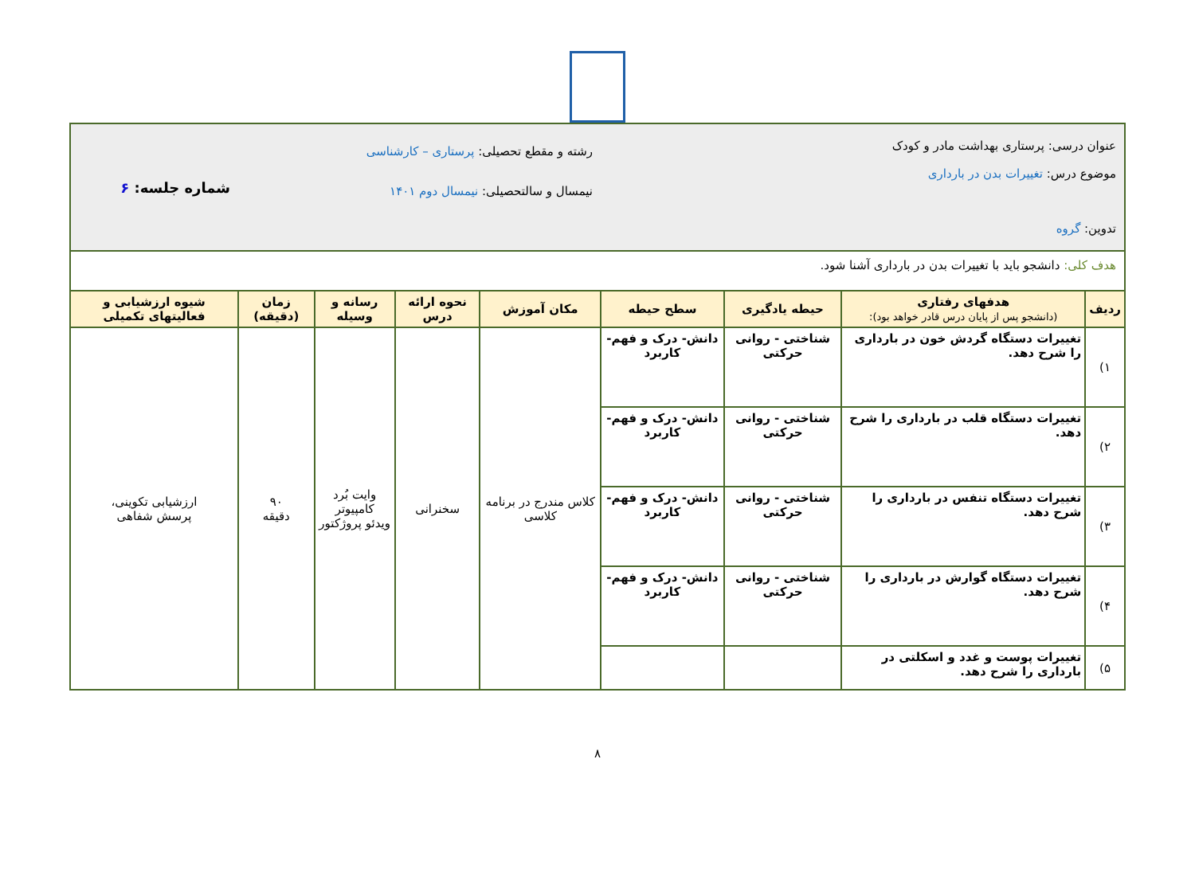| عنوان درسی: پرستاری بهداشت مادر و کودک موضوع درس: تغییرات بدن در بارداری تدوین: گروه | | | | رشته و مقطع تحصیلی: پرستاری – کارشناسی نیمسال و سالتحصیلی: نیمسال دوم ۱۴۰۱ | | | | شماره جلسه: ۶ |
| هدف کلی: دانشجو باید با تغییرات بدن در بارداری آشنا شود. | | | | | | | | |
| ردیف | هدفهای رفتاری (دانشجو پس از پایان درس قادر خواهد بود): | حیطه یادگیری | سطح حیطه | مکان آموزش | نحوه ارائه درس | رسانه و وسیله | زمان (دقیقه) | شیوه ارزشیابی و فعالیتهای تکمیلی |
| ۱) | تغییرات دستگاه گردش خون در بارداری را شرح دهد. | شناختی - روانی حرکتی | دانش- درک و فهم- کاربرد | کلاس مندرج در برنامه کلاسی | سخنرانی | وایت بُرد کامپیوتر ویدئو پروژکتور | ۹۰ دقیقه | ارزشیابی تکوینی، پرسش شفاهی |
| ۲) | تغییرات دستگاه قلب در بارداری را شرح دهد. | شناختی - روانی حرکتی | دانش- درک و فهم- کاربرد | | | | | |
| ۳) | تغییرات دستگاه تنفس در بارداری را شرح دهد. | شناختی - روانی حرکتی | دانش- درک و فهم- کاربرد | | | | | |
| ۴) | تغییرات دستگاه گوارش در بارداری را شرح دهد. | شناختی - روانی حرکتی | دانش- درک و فهم- کاربرد | | | | | |
| ۵) | تغییرات پوست و غدد و اسکلتی در بارداری را شرح دهد. | | | | | | | |
۸